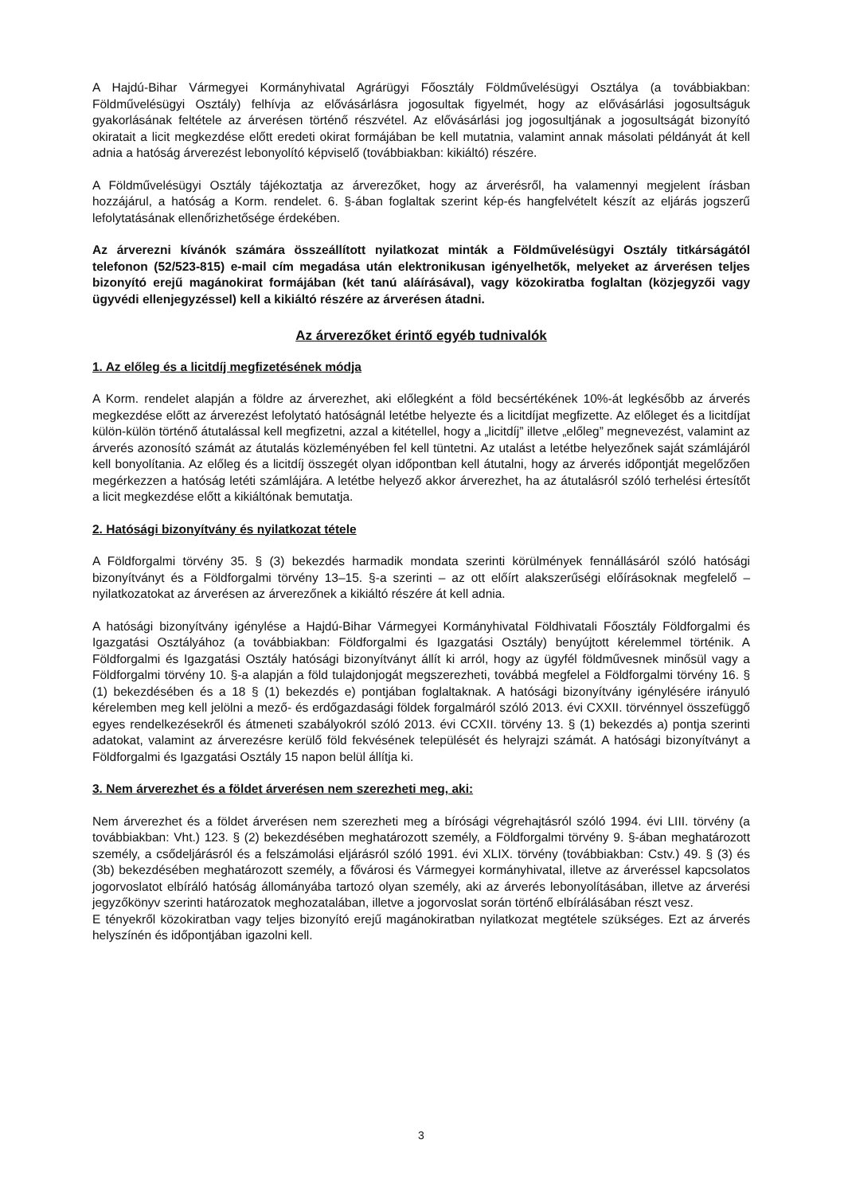A Hajdú-Bihar Vármegyei Kormányhivatal Agrárügyi Főosztály Földművelésügyi Osztálya (a továbbiakban: Földművelésügyi Osztály) felhívja az elővásárlásra jogosultak figyelmét, hogy az elővásárlási jogosultságuk gyakorlásának feltétele az árverésen történő részvétel. Az elővásárlási jog jogosultjának a jogosultságát bizonyító okiratait a licit megkezdése előtt eredeti okirat formájában be kell mutatnia, valamint annak másolati példányát át kell adnia a hatóság árverezést lebonyolító képviselő (továbbiakban: kikiáltó) részére.
A Földművelésügyi Osztály tájékoztatja az árverezőket, hogy az árverésről, ha valamennyi megjelent írásban hozzájárul, a hatóság a Korm. rendelet. 6. §-ában foglaltak szerint kép-és hangfelvételt készít az eljárás jogszerű lefolytatásának ellenőrizhetősége érdekében.
Az árverezni kívánók számára összeállított nyilatkozat minták a Földművelésügyi Osztály titkárságától telefonon (52/523-815) e-mail cím megadása után elektronikusan igényelhetők, melyeket az árverésen teljes bizonyító erejű magánokirat formájában (két tanú aláírásával), vagy közokiratba foglaltan (közjegyzői vagy ügyvédi ellenjegyzéssel) kell a kikiáltó részére az árverésen átadni.
Az árverezőket érintő egyéb tudnivalók
1. Az előleg és a licitdíj megfizetésének módja
A Korm. rendelet alapján a földre az árverezhet, aki előlegként a föld becsértékének 10%-át legkésőbb az árverés megkezdése előtt az árverezést lefolytató hatóságnál letétbe helyezte és a licitdíjat megfizette. Az előleget és a licitdíjat külön-külön történő átutalással kell megfizetni, azzal a kitétellel, hogy a „licitdíj” illetve „előleg” megnevezést, valamint az árverés azonosító számát az átutalás közleményében fel kell tüntetni. Az utalást a letétbe helyezőnek saját számlájáról kell bonyolítania. Az előleg és a licitdíj összegét olyan időpontban kell átutalni, hogy az árverés időpontját megelőzően megérkezzen a hatóság letéti számlájára. A letétbe helyező akkor árverezhet, ha az átutalásról szóló terhelési értesítőt a licit megkezdése előtt a kikiáltónak bemutatja.
2. Hatósági bizonyítvány és nyilatkozat tétele
A Földforgalmi törvény 35. § (3) bekezdés harmadik mondata szerinti körülmények fennállásáról szóló hatósági bizonyítványt és a Földforgalmi törvény 13–15. §-a szerinti – az ott előírt alakszerűségi előírásoknak megfelelő – nyilatkozatokat az árverésen az árverezőnek a kikiáltó részére át kell adnia.
A hatósági bizonyítvány igénylése a Hajdú-Bihar Vármegyei Kormányhivatal Földhivatali Főosztály Földforgalmi és Igazgatási Osztályához (a továbbiakban: Földforgalmi és Igazgatási Osztály) benyújtott kérelemmel történik. A Földforgalmi és Igazgatási Osztály hatósági bizonyítványt állít ki arról, hogy az ügyfél földművesnek minősül vagy a Földforgalmi törvény 10. §-a alapján a föld tulajdonjogát megszerezheti, továbbá megfelel a Földforgalmi törvény 16. § (1) bekezdésében és a 18 § (1) bekezdés e) pontjában foglaltaknak. A hatósági bizonyítvány igénylésére irányuló kérelemben meg kell jelölni a mező- és erdőgazdasági földek forgalmáról szóló 2013. évi CXXII. törvénnyel összefüggő egyes rendelkezésekről és átmeneti szabályokról szóló 2013. évi CCXII. törvény 13. § (1) bekezdés a) pontja szerinti adatokat, valamint az árverezésre kerülő föld fekvésének települését és helyrajzi számát. A hatósági bizonyítványt a Földforgalmi és Igazgatási Osztály 15 napon belül állítja ki.
3. Nem árverezhet és a földet árverésen nem szerezheti meg, aki:
Nem árverezhet és a földet árverésen nem szerezheti meg a bírósági végrehajtásról szóló 1994. évi LIII. törvény (a továbbiakban: Vht.) 123. § (2) bekezdésében meghatározott személy, a Földforgalmi törvény 9. §-ában meghatározott személy, a csődeljárásról és a felszámolási eljárásról szóló 1991. évi XLIX. törvény (továbbiakban: Cstv.) 49. § (3) és (3b) bekezdésében meghatározott személy, a fővárosi és Vármegyei kormányhivatal, illetve az árveréssel kapcsolatos jogorvoslatot elbíráló hatóság állományába tartozó olyan személy, aki az árverés lebonyolításában, illetve az árverési jegyzőkönyv szerinti határozatok meghozatalában, illetve a jogorvoslat során történő elbírálásában részt vesz.
E tényekről közokiratban vagy teljes bizonyító erejű magánokiratban nyilatkozat megtétele szükséges. Ezt az árverés helyszínén és időpontjában igazolni kell.
3